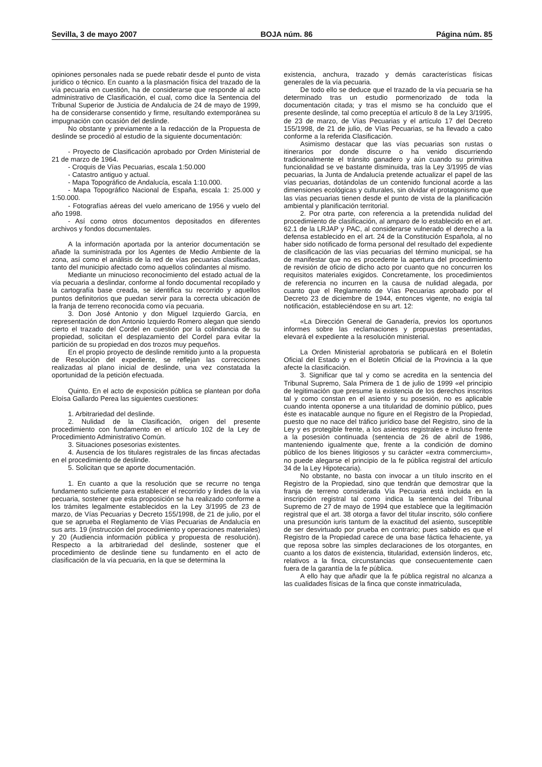Sevilla, 3 de mayo 2007 BOJA núm. 86 Página núm. 85
opiniones personales nada se puede rebatir desde el punto de vista jurídico o técnico. En cuanto a la plasmación física del trazado de la vía pecuaria en cuestión, ha de considerarse que responde al acto administrativo de Clasificación, el cual, como dice la Sentencia del Tribunal Superior de Justicia de Andalucía de 24 de mayo de 1999, ha de considerarse consentido y firme, resultando extemporánea su impugnación con ocasión del deslinde.
No obstante y previamente a la redacción de la Propuesta de deslinde se procedió al estudio de la siguiente documentación:
- Proyecto de Clasificación aprobado por Orden Ministerial de 21 de marzo de 1964.
- Croquis de Vías Pecuarias, escala 1:50.000
- Catastro antiguo y actual.
- Mapa Topográfico de Andalucía, escala 1:10.000.
- Mapa Topográfico Nacional de España, escala 1: 25.000 y 1:50.000.
- Fotografías aéreas del vuelo americano de 1956 y vuelo del año 1998.
- Así como otros documentos depositados en diferentes archivos y fondos documentales.
A la información aportada por la anterior documentación se añade la suministrada por los Agentes de Medio Ambiente de la zona, así como el análisis de la red de vías pecuarias clasificadas, tanto del municipio afectado como aquellos colindantes al mismo.
Mediante un minucioso reconocimiento del estado actual de la vía pecuaria a deslindar, conforme al fondo documental recopilado y la cartografía base creada, se identifica su recorrido y aquellos puntos definitorios que puedan servir para la correcta ubicación de la franja de terreno reconocida como vía pecuaria.
3. Don José Antonio y don Miguel Izquierdo García, en representación de don Antonio Izquierdo Romero alegan que siendo cierto el trazado del Cordel en cuestión por la colindancia de su propiedad, solicitan el desplazamiento del Cordel para evitar la partición de su propiedad en dos trozos muy pequeños.
En el propio proyecto de deslinde remitido junto a la propuesta de Resolución del expediente, se reflejan las correcciones realizadas al plano inicial de deslinde, una vez constatada la oportunidad de la petición efectuada.
Quinto. En el acto de exposición pública se plantean por doña Eloísa Gallardo Perea las siguientes cuestiones:
1. Arbitrariedad del deslinde.
2. Nulidad de la Clasificación, origen del presente procedimiento con fundamento en el artículo 102 de la Ley de Procedimiento Administrativo Común.
3. Situaciones posesorias existentes.
4. Ausencia de los titulares registrales de las fincas afectadas en el procedimiento de deslinde.
5. Solicitan que se aporte documentación.
1. En cuanto a que la resolución que se recurre no tenga fundamento suficiente para establecer el recorrido y lindes de la vía pecuaria, sostener que esta proposición se ha realizado conforme a los trámites legalmente establecidos en la Ley 3/1995 de 23 de marzo, de Vías Pecuarias y Decreto 155/1998, de 21 de julio, por el que se aprueba el Reglamento de Vías Pecuarias de Andalucía en sus arts. 19 (instrucción del procedimiento y operaciones materiales) y 20 (Audiencia información pública y propuesta de resolución). Respecto a la arbitrariedad del deslinde, sostener que el procedimiento de deslinde tiene su fundamento en el acto de clasificación de la vía pecuaria, en la que se determina la
existencia, anchura, trazado y demás características físicas generales de la vía pecuaria.
De todo ello se deduce que el trazado de la vía pecuaria se ha determinado tras un estudio pormenorizado de toda la documentación citada; y tras el mismo se ha concluido que el presente deslinde, tal como preceptúa el artículo 8 de la Ley 3/1995, de 23 de marzo, de Vías Pecuarias y el artículo 17 del Decreto 155/1998, de 21 de julio, de Vías Pecuarias, se ha llevado a cabo conforme a la referida Clasificación.
Asimismo destacar que las vías pecuarias son rustas o itinerarios por donde discurre o ha venido discurriendo tradicionalmente el tránsito ganadero y aún cuando su primitiva funcionalidad se ve bastante disminuida, tras la Ley 3/1995 de vías pecuarias, la Junta de Andalucía pretende actualizar el papel de las vías pecuarias, dotándolas de un contenido funcional acorde a las dimensiones ecológicas y culturales, sin olvidar el protagonismo que las vías pecuarias tienen desde el punto de vista de la planificación ambiental y planificación territorial.
2. Por otra parte, con referencia a la pretendida nulidad del procedimiento de clasificación, al amparo de lo establecido en el art. 62.1 de la LRJAP y PAC, al considerarse vulnerado el derecho a la defensa establecido en el art. 24 de la Constitución Española, al no haber sido notificado de forma personal del resultado del expediente de clasificación de las vías pecuarias del término municipal, se ha de manifestar que no es procedente la apertura del procedimiento de revisión de oficio de dicho acto por cuanto que no concurren los requisitos materiales exigidos. Concretamente, los procedimientos de referencia no incurren en la causa de nulidad alegada, por cuanto que el Reglamento de Vías Pecuarias aprobado por el Decreto 23 de diciembre de 1944, entonces vigente, no exigía tal notificación, estableciéndose en su art. 12:
«La Dirección General de Ganadería, previos los oportunos informes sobre las reclamaciones y propuestas presentadas, elevará el expediente a la resolución ministerial.
La Orden Ministerial aprobatoria se publicará en el Boletín Oficial del Estado y en el Boletín Oficial de la Provincia a la que afecte la clasificación.
3. Significar que tal y como se acredita en la sentencia del Tribunal Supremo, Sala Primera de 1 de julio de 1999 «el principio de legitimación que presume la existencia de los derechos inscritos tal y como constan en el asiento y su posesión, no es aplicable cuando intenta oponerse a una titularidad de dominio público, pues éste es inatacable aunque no figure en el Registro de la Propiedad, puesto que no nace del tráfico jurídico base del Registro, sino de la Ley y es protegible frente, a los asientos registrales e incluso frente a la posesión continuada (sentencia de 26 de abril de 1986, manteniendo igualmente que, frente a la condición de domino público de los bienes litigiosos y su carácter «extra commercium», no puede alegarse el principio de la fe pública registral del artículo 34 de la Ley Hipotecaria).
No obstante, no basta con invocar a un título inscrito en el Registro de la Propiedad, sino que tendrán que demostrar que la franja de terreno considerada Vía Pecuaria está incluida en la inscripción registral tal como indica la sentencia del Tribunal Supremo de 27 de mayo de 1994 que establece que la legitimación registral que el art. 38 otorga a favor del titular inscrito, sólo confiere una presunción iuris tantum de la exactitud del asiento, susceptible de ser desvirtuado por prueba en contrario; pues sabido es que el Registro de la Propiedad carece de una base fáctica fehaciente, ya que reposa sobre las simples declaraciones de los otorgantes, en cuanto a los datos de existencia, titularidad, extensión linderos, etc, relativos a la finca, circunstancias que consecuentemente caen fuera de la garantía de la fe pública.
A ello hay que añadir que la fe pública registral no alcanza a las cualidades físicas de la finca que conste inmatriculada,